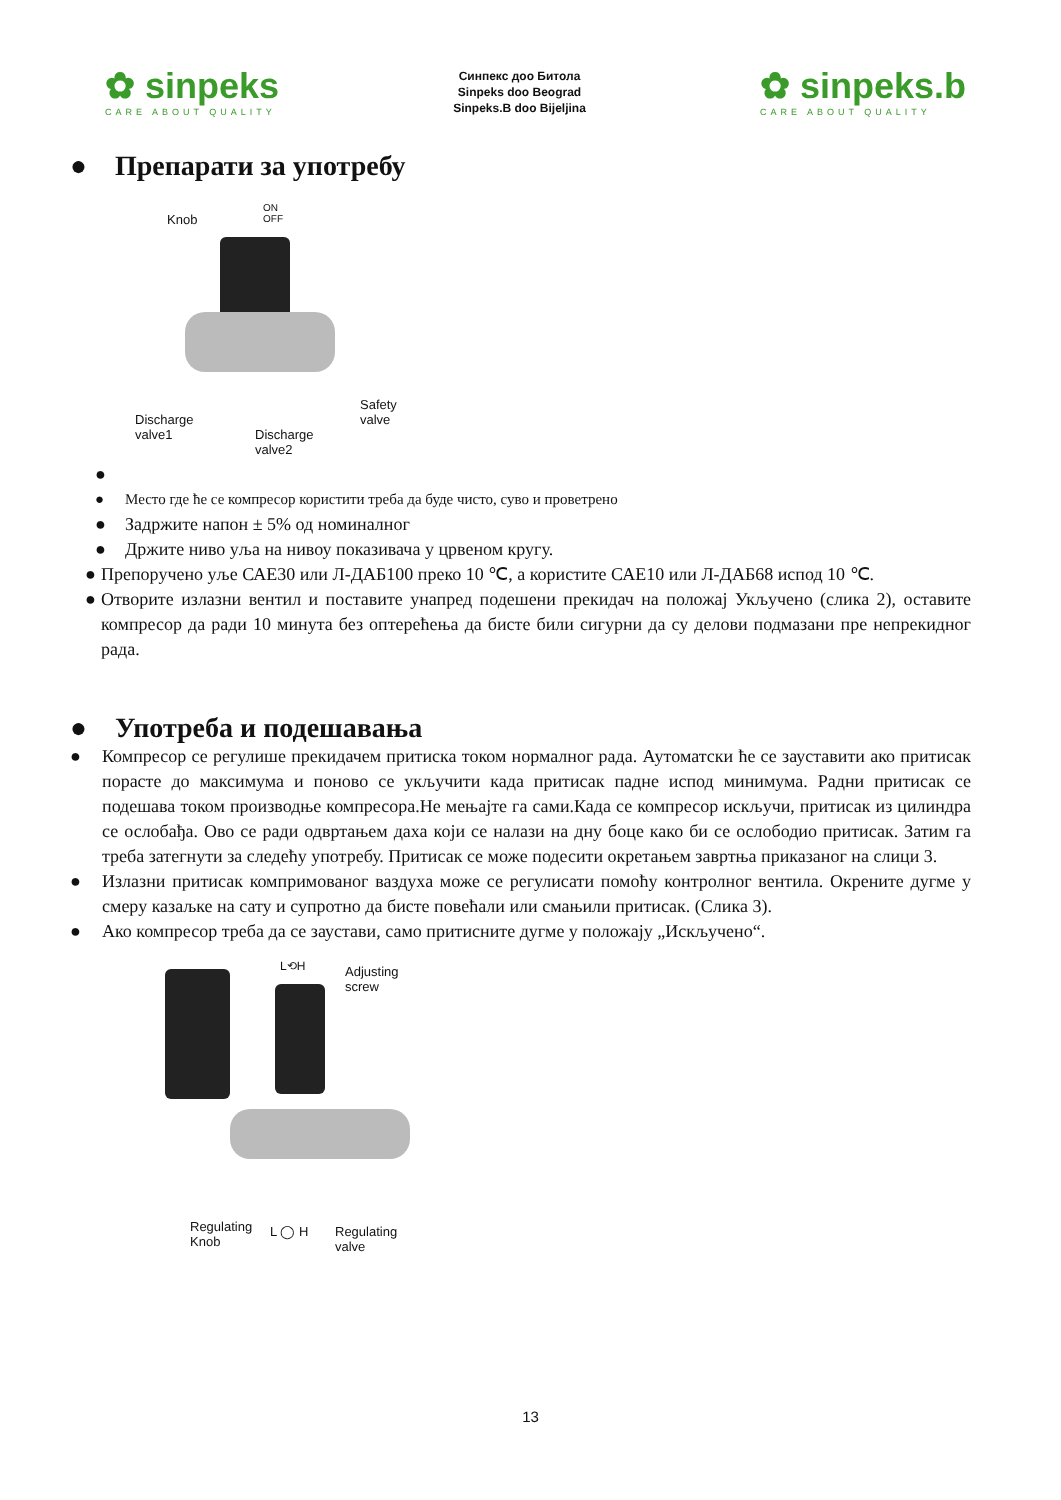✿ sinpeks
CARE ABOUT QUALITY
Синпекс доо Битола
Sinpeks doo Beograd
Sinpeks.B doo Bijeljina
✿ sinpeks.b
CARE ABOUT QUALITY
● Препарати за употребу
Knob
ON
OFF
Discharge
valve1
Discharge
valve2
Safety
valve
●
● Место где ће се компресор користити треба да буде чисто, суво и проветрено
● Задржите напон ± 5% од номиналног
● Држите ниво уља на нивоу показивача у црвеном кругу.
● Препоручено уље САЕ30 или Л-ДАБ100 преко 10 ℃, а користите САЕ10 или Л-ДАБ68 испод 10 ℃.
● Отворите излазни вентил и поставите унапред подешени прекидач на положај Укључено (слика 2), оставите компресор да ради 10 минута без оптерећења да бисте били сигурни да су делови подмазани пре непрекидног рада.
● Употреба и подешавања
● Компресор се регулише прекидачем притиска током нормалног рада. Аутоматски ће се зауставити ако притисак порасте до максимума и поново се укључити када притисак падне испод минимума. Радни притисак се подешава током производње компресора.Не мењајте га сами.Када се компресор искључи, притисак из цилиндра се ослобађа. Ово се ради одвртањем даха који се налази на дну боце како би се ослободио притисак. Затим га треба затегнути за следећу употребу. Притисак се може подесити окретањем завртња приказаног на слици 3.
● Излазни притисак компримованог ваздуха може се регулисати помоћу контролног вентила. Окрените дугме у смеру казаљке на сату и супротно да бисте повећали или смањили притисак. (Слика 3).
● Ако компресор треба да се заустави, само притисните дугме у положају „Искључено“.
L⟲H
Adjusting
screw
Regulating
Knob
L ◯ H
Regulating
valve
13